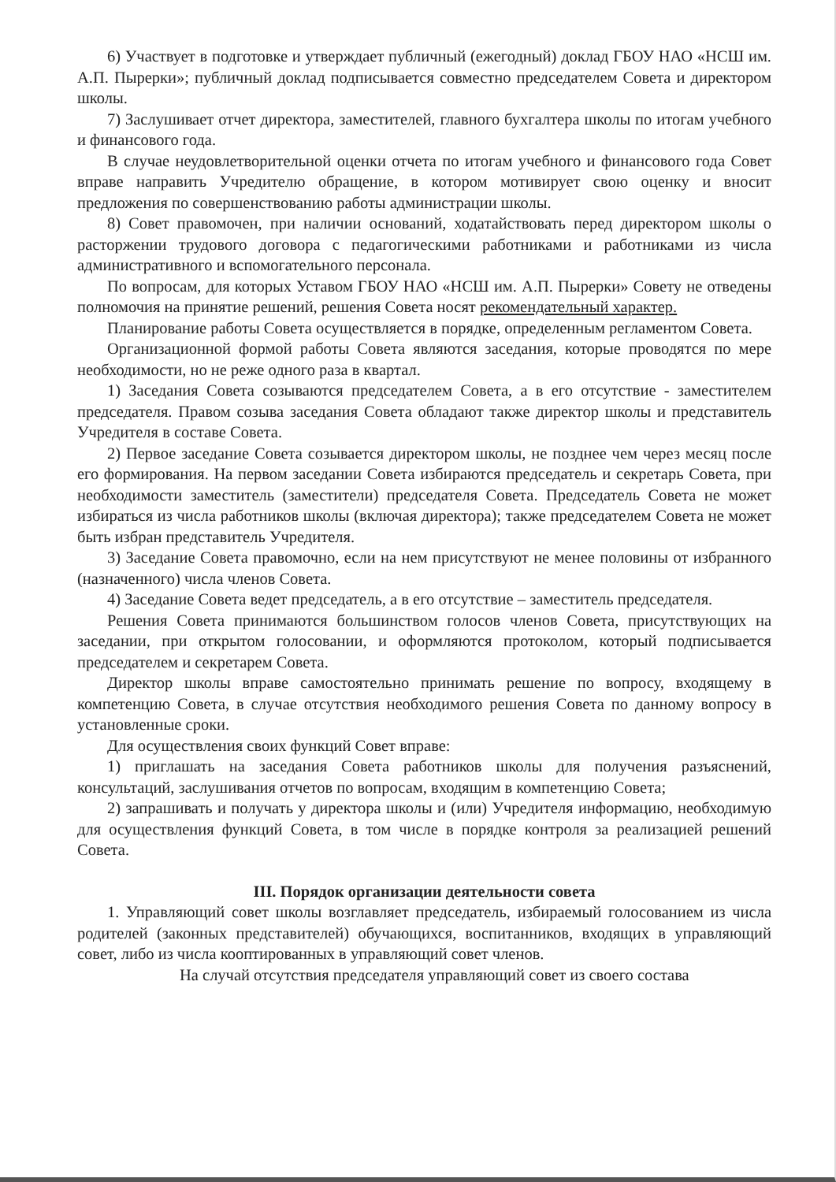6) Участвует в подготовке и утверждает публичный (ежегодный) доклад ГБОУ НАО «НСШ им. А.П. Пырерки»; публичный доклад подписывается совместно председателем Совета и директором школы.
7) Заслушивает отчет директора, заместителей, главного бухгалтера школы по итогам учебного и финансового года.
В случае неудовлетворительной оценки отчета по итогам учебного и финансового года Совет вправе направить Учредителю обращение, в котором мотивирует свою оценку и вносит предложения по совершенствованию работы администрации школы.
8) Совет правомочен, при наличии оснований, ходатайствовать перед директором школы о расторжении трудового договора с педагогическими работниками и работниками из числа административного и вспомогательного персонала.
По вопросам, для которых Уставом ГБОУ НАО «НСШ им. А.П. Пырерки» Совету не отведены полномочия на принятие решений, решения Совета носят рекомендательный характер.
Планирование работы Совета осуществляется в порядке, определенным регламентом Совета.
Организационной формой работы Совета являются заседания, которые проводятся по мере необходимости, но не реже одного раза в квартал.
1) Заседания Совета созываются председателем Совета, а в его отсутствие - заместителем председателя. Правом созыва заседания Совета обладают также директор школы и представитель Учредителя в составе Совета.
2) Первое заседание Совета созывается директором школы, не позднее чем через месяц после его формирования. На первом заседании Совета избираются председатель и секретарь Совета, при необходимости заместитель (заместители) председателя Совета. Председатель Совета не может избираться из числа работников школы (включая директора); также председателем Совета не может быть избран представитель Учредителя.
3) Заседание Совета правомочно, если на нем присутствуют не менее половины от избранного (назначенного) числа членов Совета.
4) Заседание Совета ведет председатель, а в его отсутствие – заместитель председателя.
Решения Совета принимаются большинством голосов членов Совета, присутствующих на заседании, при открытом голосовании, и оформляются протоколом, который подписывается председателем и секретарем Совета.
Директор школы вправе самостоятельно принимать решение по вопросу, входящему в компетенцию Совета, в случае отсутствия необходимого решения Совета по данному вопросу в установленные сроки.
Для осуществления своих функций Совет вправе:
1) приглашать на заседания Совета работников школы для получения разъяснений, консультаций, заслушивания отчетов по вопросам, входящим в компетенцию Совета;
2) запрашивать и получать у директора школы и (или) Учредителя информацию, необходимую для осуществления функций Совета, в том числе в порядке контроля за реализацией решений Совета.
III. Порядок организации деятельности совета
1. Управляющий совет школы возглавляет председатель, избираемый голосованием из числа родителей (законных представителей) обучающихся, воспитанников, входящих в управляющий совет, либо из числа кооптированных в управляющий совет членов.
На случай отсутствия председателя управляющий совет из своего состава